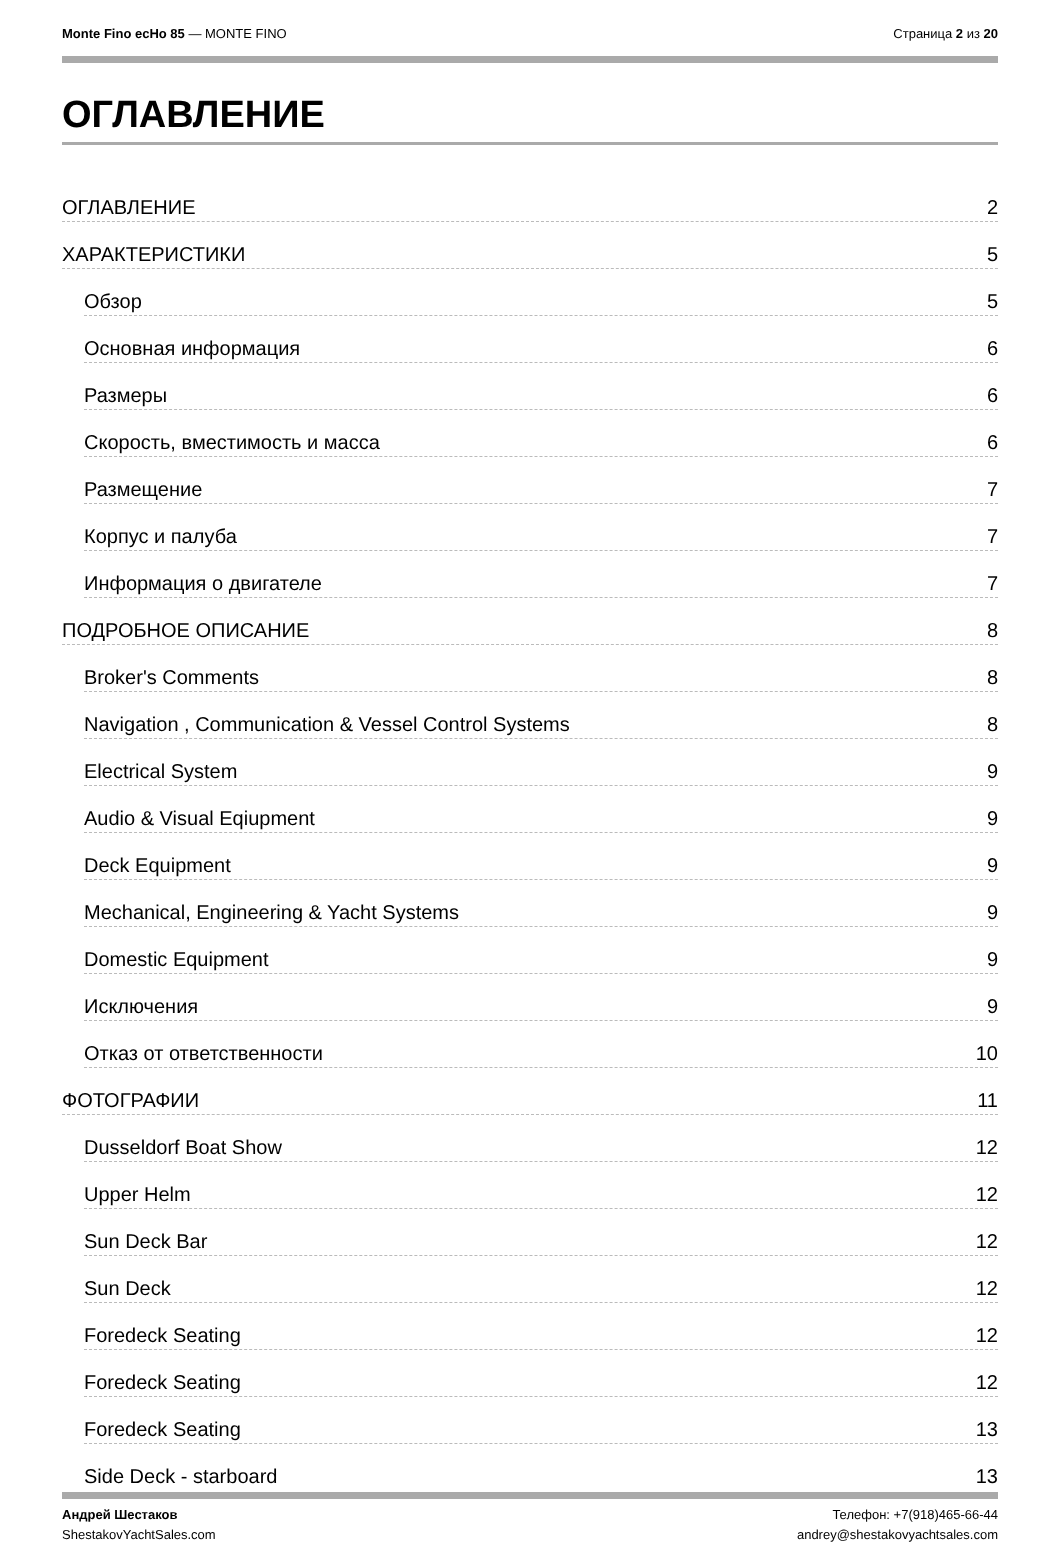Monte Fino ecHo 85 — MONTE FINO
Страница 2 из 20
ОГЛАВЛЕНИЕ
ОГЛАВЛЕНИЕ 2
ХАРАКТЕРИСТИКИ 5
Обзор 5
Основная информация 6
Размеры 6
Скорость, вместимость и масса 6
Размещение 7
Корпус и палуба 7
Информация о двигателе 7
ПОДРОБНОЕ ОПИСАНИЕ 8
Broker's Comments 8
Navigation , Communication & Vessel Control Systems 8
Electrical System 9
Audio & Visual Eqiupment 9
Deck Equipment 9
Mechanical, Engineering & Yacht Systems 9
Domestic Equipment 9
Исключения 9
Отказ от ответственности 10
ФОТОГРАФИИ 11
Dusseldorf Boat Show 12
Upper Helm 12
Sun Deck Bar 12
Sun Deck 12
Foredeck Seating 12
Foredeck Seating 12
Foredeck Seating 13
Side Deck - starboard 13
Андрей Шестаков
ShestakovYachtSales.com
Телефон: +7(918)465-66-44
andrey@shestakovyachtsales.com